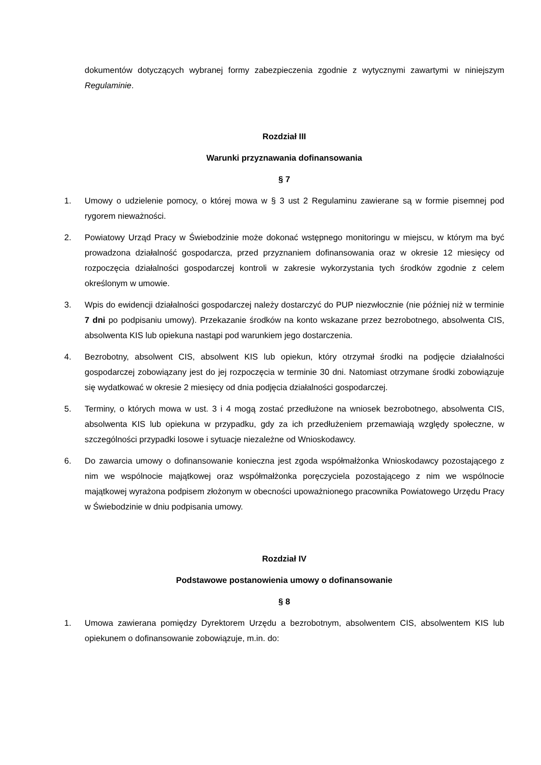dokumentów dotyczących wybranej formy zabezpieczenia zgodnie z wytycznymi zawartymi w niniejszym Regulaminie.
Rozdział III
Warunki przyznawania dofinansowania
§ 7
1. Umowy o udzielenie pomocy, o której mowa w § 3 ust 2 Regulaminu zawierane są w formie pisemnej pod rygorem nieważności.
2. Powiatowy Urząd Pracy w Świebodzinie może dokonać wstępnego monitoringu w miejscu, w którym ma być prowadzona działalność gospodarcza, przed przyznaniem dofinansowania oraz w okresie 12 miesięcy od rozpoczęcia działalności gospodarczej kontroli w zakresie wykorzystania tych środków zgodnie z celem określonym w umowie.
3. Wpis do ewidencji działalności gospodarczej należy dostarczyć do PUP niezwłocznie (nie później niż w terminie 7 dni po podpisaniu umowy). Przekazanie środków na konto wskazane przez bezrobotnego, absolwenta CIS, absolwenta KIS lub opiekuna nastąpi pod warunkiem jego dostarczenia.
4. Bezrobotny, absolwent CIS, absolwent KIS lub opiekun, który otrzymał środki na podjęcie działalności gospodarczej zobowiązany jest do jej rozpoczęcia w terminie 30 dni. Natomiast otrzymane środki zobowiązuje się wydatkować w okresie 2 miesięcy od dnia podjęcia działalności gospodarczej.
5. Terminy, o których mowa w ust. 3 i 4 mogą zostać przedłużone na wniosek bezrobotnego, absolwenta CIS, absolwenta KIS lub opiekuna w przypadku, gdy za ich przedłużeniem przemawiają względy społeczne, w szczególności przypadki losowe i sytuacje niezależne od Wnioskodawcy.
6. Do zawarcia umowy o dofinansowanie konieczna jest zgoda współmałżonka Wnioskodawcy pozostającego z nim we wspólnocie majątkowej oraz współmałżonka poręczyciela pozostającego z nim we wspólnocie majątkowej wyrażona podpisem złożonym w obecności upoważnionego pracownika Powiatowego Urzędu Pracy w Świebodzinie w dniu podpisania umowy.
Rozdział IV
Podstawowe postanowienia umowy o dofinansowanie
§ 8
1. Umowa zawierana pomiędzy Dyrektorem Urzędu a bezrobotnym, absolwentem CIS, absolwentem KIS lub opiekunem o dofinansowanie zobowiązuje, m.in. do: